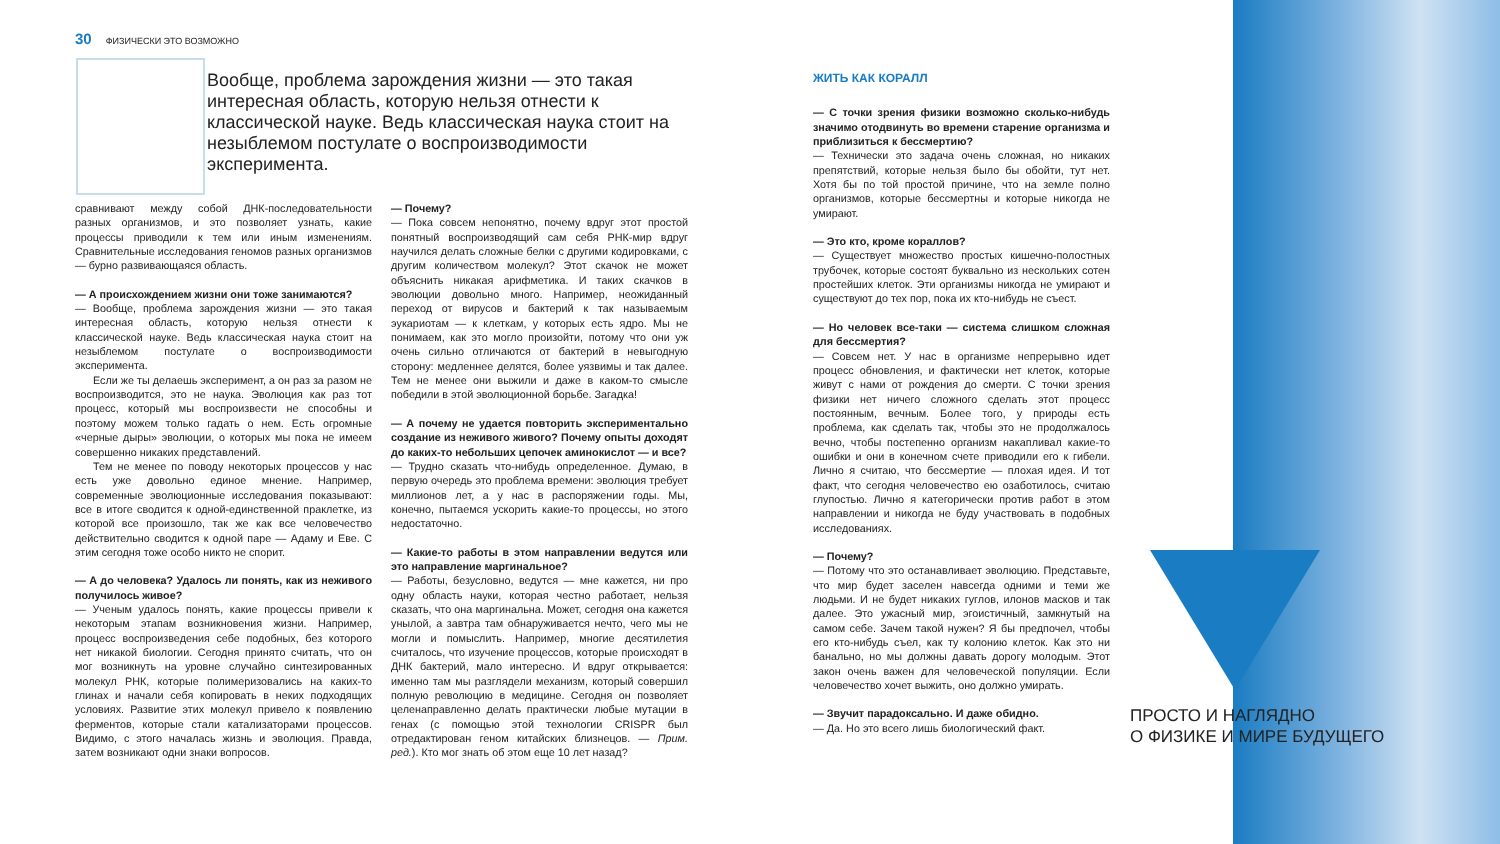30 ФИЗИЧЕСКИ ЭТО ВОЗМОЖНО
Вообще, проблема зарождения жизни — это такая интересная область, которую нельзя отнести к классической науке. Ведь классическая наука стоит на незыблемом постулате о воспроизводимости эксперимента.
сравнивают между собой ДНК-последовательности разных организмов, и это позволяет узнать, какие процессы приводили к тем или иным изменениям. Сравнительные исследования геномов разных организмов — бурно развивающаяся область.
— А происхождением жизни они тоже занимаются?
— Вообще, проблема зарождения жизни — это такая интересная область, которую нельзя отнести к классической науке. Ведь классическая наука стоит на незыблемом постулате о воспроизводимости эксперимента.
Если же ты делаешь эксперимент, а он раз за разом не воспроизводится, это не наука. Эволюция как раз тот процесс, который мы воспроизвести не способны и поэтому можем только гадать о нем. Есть огромные «черные дыры» эволюции, о которых мы пока не имеем совершенно никаких представлений.
Тем не менее по поводу некоторых процессов у нас есть уже довольно единое мнение. Например, современные эволюционные исследования показывают: все в итоге сводится к одной-единственной праклетке, из которой все произошло, так же как все человечество действительно сводится к одной паре — Адаму и Еве. С этим сегодня тоже особо никто не спорит.
— А до человека? Удалось ли понять, как из неживого получилось живое?
— Ученым удалось понять, какие процессы привели к некоторым этапам возникновения жизни. Например, процесс воспроизведения себе подобных, без которого нет никакой биологии. Сегодня принято считать, что он мог возникнуть на уровне случайно синтезированных молекул РНК, которые полимеризовались на каких-то глинах и начали себя копировать в неких подходящих условиях. Развитие этих молекул привело к появлению ферментов, которые стали катализаторами процессов. Видимо, с этого началась жизнь и эволюция. Правда, затем возникают одни знаки вопросов.
— Почему?
— Пока совсем непонятно, почему вдруг этот простой понятный воспроизводящий сам себя РНК-мир вдруг научился делать сложные белки с другими кодировками, с другим количеством молекул? Этот скачок не может объяснить никакая арифметика. И таких скачков в эволюции довольно много. Например, неожиданный переход от вирусов и бактерий к так называемым эукариотам — к клеткам, у которых есть ядро. Мы не понимаем, как это могло произойти, потому что они уж очень сильно отличаются от бактерий в невыгодную сторону: медленнее делятся, более уязвимы и так далее. Тем не менее они выжили и даже в каком-то смысле победили в этой эволюционной борьбе. Загадка!
— А почему не удается повторить экспериментально создание из неживого живого? Почему опыты доходят до каких-то небольших цепочек аминокислот — и все?
— Трудно сказать что-нибудь определенное. Думаю, в первую очередь это проблема времени: эволюция требует миллионов лет, а у нас в распоряжении годы. Мы, конечно, пытаемся ускорить какие-то процессы, но этого недостаточно.
— Какие-то работы в этом направлении ведутся или это направление маргинальное?
— Работы, безусловно, ведутся — мне кажется, ни про одну область науки, которая честно работает, нельзя сказать, что она маргинальна. Может, сегодня она кажется унылой, а завтра там обнаруживается нечто, чего мы не могли и помыслить. Например, многие десятилетия считалось, что изучение процессов, которые происходят в ДНК бактерий, мало интересно. И вдруг открывается: именно там мы разглядели механизм, который совершил полную революцию в медицине. Сегодня он позволяет целенаправленно делать практически любые мутации в генах (с помощью этой технологии CRISPR был отредактирован геном китайских близнецов. — Прим. ред.). Кто мог знать об этом еще 10 лет назад?
ЖИТЬ КАК КОРАЛЛ
— С точки зрения физики возможно сколько-нибудь значимо отодвинуть во времени старение организма и приблизиться к бессмертию?
— Технически это задача очень сложная, но никаких препятствий, которые нельзя было бы обойти, тут нет. Хотя бы по той простой причине, что на земле полно организмов, которые бессмертны и которые никогда не умирают.
— Это кто, кроме кораллов?
— Существует множество простых кишечно-полостных трубочек, которые состоят буквально из нескольких сотен простейших клеток. Эти организмы никогда не умирают и существуют до тех пор, пока их кто-нибудь не съест.
— Но человек все-таки — система слишком сложная для бессмертия?
— Совсем нет. У нас в организме непрерывно идет процесс обновления, и фактически нет клеток, которые живут с нами от рождения до смерти. С точки зрения физики нет ничего сложного сделать этот процесс постоянным, вечным. Более того, у природы есть проблема, как сделать так, чтобы это не продолжалось вечно, чтобы постепенно организм накапливал какие-то ошибки и они в конечном счете приводили его к гибели. Лично я считаю, что бессмертие — плохая идея. И тот факт, что сегодня человечество ею озаботилось, считаю глупостью. Лично я категорически против работ в этом направлении и никогда не буду участвовать в подобных исследованиях.
— Почему?
— Потому что это останавливает эволюцию. Представьте, что мир будет заселен навсегда одними и теми же людьми. И не будет никаких гуглов, илонов масков и так далее. Это ужасный мир, эгоистичный, замкнутый на самом себе. Зачем такой нужен? Я бы предпочел, чтобы его кто-нибудь съел, как ту колонию клеток. Как это ни банально, но мы должны давать дорогу молодым. Этот закон очень важен для человеческой популяции. Если человечество хочет выжить, оно должно умирать.
— Звучит парадоксально. И даже обидно.
— Да. Но это всего лишь биологический факт.
ПРОСТО И НАГЛЯДНО
О ФИЗИКЕ И МИРЕ БУДУЩЕГО